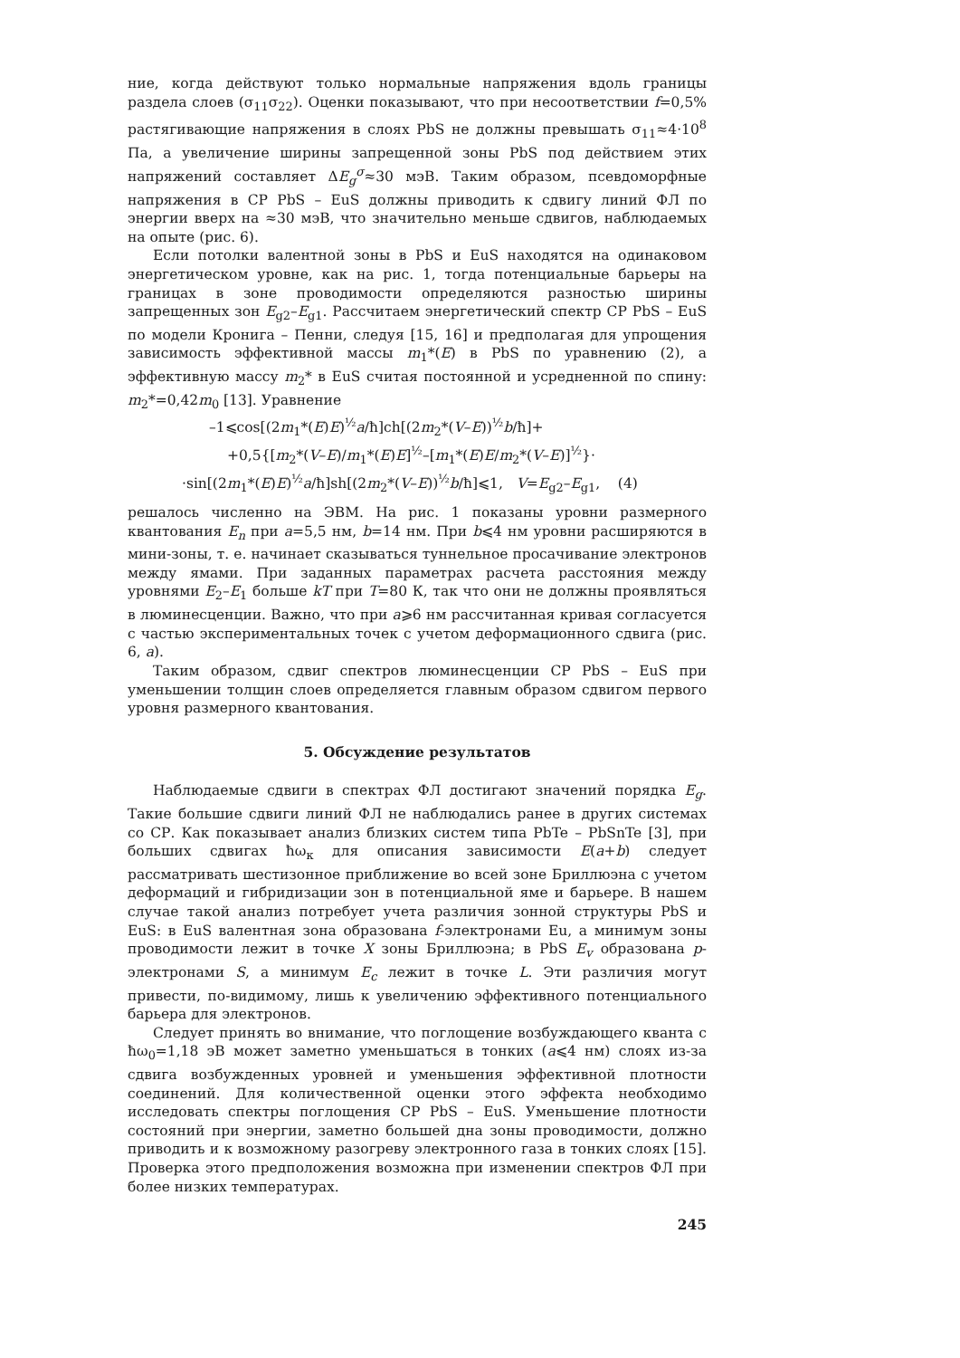ние, когда действуют только нормальные напряжения вдоль границы раздела слоев (σ<sub>11</sub>σ<sub>22</sub>). Оценки показывают, что при несоответствии f=0,5% растягивающие напряжения в слоях PbS не должны превышать σ<sub>11</sub>≈4·10<sup>8</sup> Па, а увеличение ширины запрещенной зоны PbS под действием этих напряжений составляет ΔE<sub>g</sub><sup>σ</sup>≈30 мэВ. Таким образом, псевдоморфные напряжения в СР PbS – EuS должны приводить к сдвигу линий ФЛ по энергии вверх на ≈30 мэВ, что значительно меньше сдвигов, наблюдаемых на опыте (рис. 6).
Если потолки валентной зоны в PbS и EuS находятся на одинаковом энергетическом уровне, как на рис. 1, тогда потенциальные барьеры на границах в зоне проводимости определяются разностью ширины запрещенных зон E<sub>g2</sub>–E<sub>g1</sub>. Рассчитаем энергетический спектр СР PbS – EuS по модели Кронига – Пенни, следуя [15, 16] и предполагая для упрощения зависимость эффективной массы m<sub>1</sub>*(E) в PbS по уравнению (2), а эффективную массу m<sub>2</sub>* в EuS считая постоянной и усредненной по спину: m<sub>2</sub>*=0,42m<sub>0</sub> [13]. Уравнение
–1⩽cos[(2m<sub>1</sub>*(E)E)<sup>½</sup>a/ħ]ch[(2m<sub>2</sub>*(V–E))<sup>½</sup>b/ħ]+
+0,5{[m<sub>2</sub>*(V–E)/m<sub>1</sub>*(E)E]<sup>½</sup>–[m<sub>1</sub>*(E)E/m<sub>2</sub>*(V–E)]<sup>½</sup>}·
·sin[(2m<sub>1</sub>*(E)E)<sup>½</sup>a/ħ]sh[(2m<sub>2</sub>*(V–E))<sup>½</sup>b/ħ]⩽1, V=E<sub>g2</sub>–E<sub>g1</sub>, (4)
решалось численно на ЭВМ. На рис. 1 показаны уровни размерного квантования E<sub>n</sub> при a=5,5 нм, b=14 нм. При b⩽4 нм уровни расширяются в мини-зоны, т. е. начинает сказываться туннельное просачивание электронов между ямами. При заданных параметрах расчета расстояния между уровнями E<sub>2</sub>–E<sub>1</sub> больше kT при T=80 К, так что они не должны проявляться в люминесценции. Важно, что при a⩾6 нм рассчитанная кривая согласуется с частью экспериментальных точек с учетом деформационного сдвига (рис. 6, a).
Таким образом, сдвиг спектров люминесценции СР PbS – EuS при уменьшении толщин слоев определяется главным образом сдвигом первого уровня размерного квантования.
5. Обсуждение результатов
Наблюдаемые сдвиги в спектрах ФЛ достигают значений порядка E<sub>g</sub>. Такие большие сдвиги линий ФЛ не наблюдались ранее в других системах со СР. Как показывает анализ близких систем типа PbTe – PbSnTe [3], при больших сдвигах ħω<sub>к</sub> для описания зависимости E(a+b) следует рассматривать шестизонное приближение во всей зоне Бриллюэна с учетом деформаций и гибридизации зон в потенциальной яме и барьере. В нашем случае такой анализ потребует учета различия зонной структуры PbS и EuS: в EuS валентная зона образована f-электронами Eu, а минимум зоны проводимости лежит в точке X зоны Бриллюэна; в PbS E<sub>v</sub> образована p-электронами S, а минимум E<sub>c</sub> лежит в точке L. Эти различия могут привести, по-видимому, лишь к увеличению эффективного потенциального барьера для электронов.
Следует принять во внимание, что поглощение возбуждающего кванта с ħω<sub>0</sub>=1,18 эВ может заметно уменьшаться в тонких (a⩽4 нм) слоях из-за сдвига возбужденных уровней и уменьшения эффективной плотности соединений. Для количественной оценки этого эффекта необходимо исследовать спектры поглощения СР PbS – EuS. Уменьшение плотности состояний при энергии, заметно большей дна зоны проводимости, должно приводить и к возможному разогреву электронного газа в тонких слоях [15]. Проверка этого предположения возможна при изменении спектров ФЛ при более низких температурах.
245